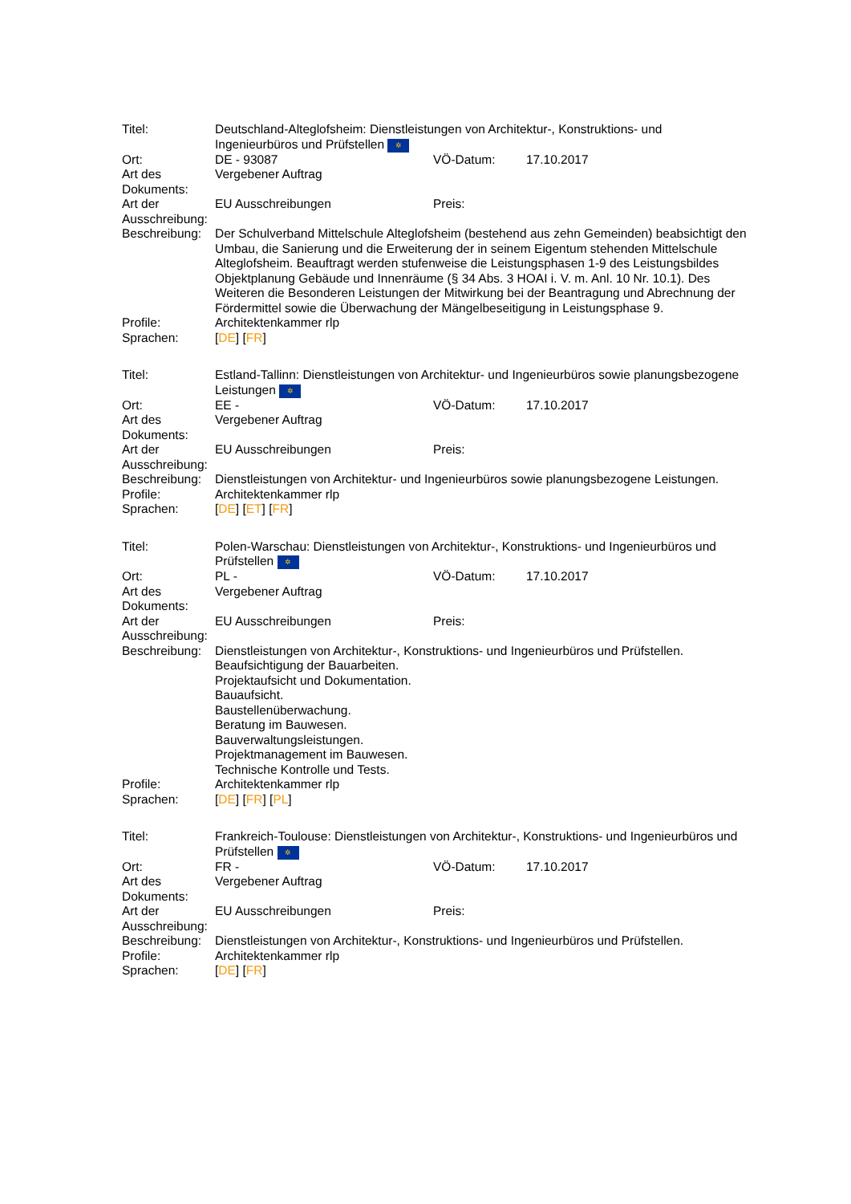| Titel: | Deutschland-Alteglofsheim: Dienstleistungen von Architektur-, Konstruktions- und Ingenieurbüros und Prüfstellen ✲ | | |
| Ort: | DE - 93087 | VÖ-Datum: | 17.10.2017 |
| Art des Dokuments: | Vergebener Auftrag | | |
| Art der Ausschreibung: | EU Ausschreibungen | Preis: | |
| Beschreibung: | Der Schulverband Mittelschule Alteglofsheim (bestehend aus zehn Gemeinden) beabsichtigt den Umbau, die Sanierung und die Erweiterung der in seinem Eigentum stehenden Mittelschule Alteglofsheim. Beauftragt werden stufenweise die Leistungsphasen 1-9 des Leistungsbildes Objektplanung Gebäude und Innenräume (§ 34 Abs. 3 HOAI i. V. m. Anl. 10 Nr. 10.1). Des Weiteren die Besonderen Leistungen der Mitwirkung bei der Beantragung und Abrechnung der Fördermittel sowie die Überwachung der Mängelbeseitigung in Leistungsphase 9. | | |
| Profile: | Architektenkammer rlp | | |
| Sprachen: | [ DE ] [ FR ] | | |
| Titel: | Estland-Tallinn: Dienstleistungen von Architektur- und Ingenieurbüros sowie planungsbezogene Leistungen ✲ | | |
| Ort: | EE - | VÖ-Datum: | 17.10.2017 |
| Art des Dokuments: | Vergebener Auftrag | | |
| Art der Ausschreibung: | EU Ausschreibungen | Preis: | |
| Beschreibung: | Dienstleistungen von Architektur- und Ingenieurbüros sowie planungsbezogene Leistungen. | | |
| Profile: | Architektenkammer rlp | | |
| Sprachen: | [ DE ] [ ET ] [ FR ] | | |
| Titel: | Polen-Warschau: Dienstleistungen von Architektur-, Konstruktions- und Ingenieurbüros und Prüfstellen ✲ | | |
| Ort: | PL - | VÖ-Datum: | 17.10.2017 |
| Art des Dokuments: | Vergebener Auftrag | | |
| Art der Ausschreibung: | EU Ausschreibungen | Preis: | |
| Beschreibung: | Dienstleistungen von Architektur-, Konstruktions- und Ingenieurbüros und Prüfstellen. Beaufsichtigung der Bauarbeiten. Projektaufsicht und Dokumentation. Bauaufsicht. Baustellenüberwachung. Beratung im Bauwesen. Bauverwaltungsleistungen. Projektmanagement im Bauwesen. Technische Kontrolle und Tests. | | |
| Profile: | Architektenkammer rlp | | |
| Sprachen: | [ DE ] [ FR ] [ PL ] | | |
| Titel: | Frankreich-Toulouse: Dienstleistungen von Architektur-, Konstruktions- und Ingenieurbüros und Prüfstellen ✲ | | |
| Ort: | FR - | VÖ-Datum: | 17.10.2017 |
| Art des Dokuments: | Vergebener Auftrag | | |
| Art der Ausschreibung: | EU Ausschreibungen | Preis: | |
| Beschreibung: | Dienstleistungen von Architektur-, Konstruktions- und Ingenieurbüros und Prüfstellen. | | |
| Profile: | Architektenkammer rlp | | |
| Sprachen: | [ DE ] [ FR ] | | |